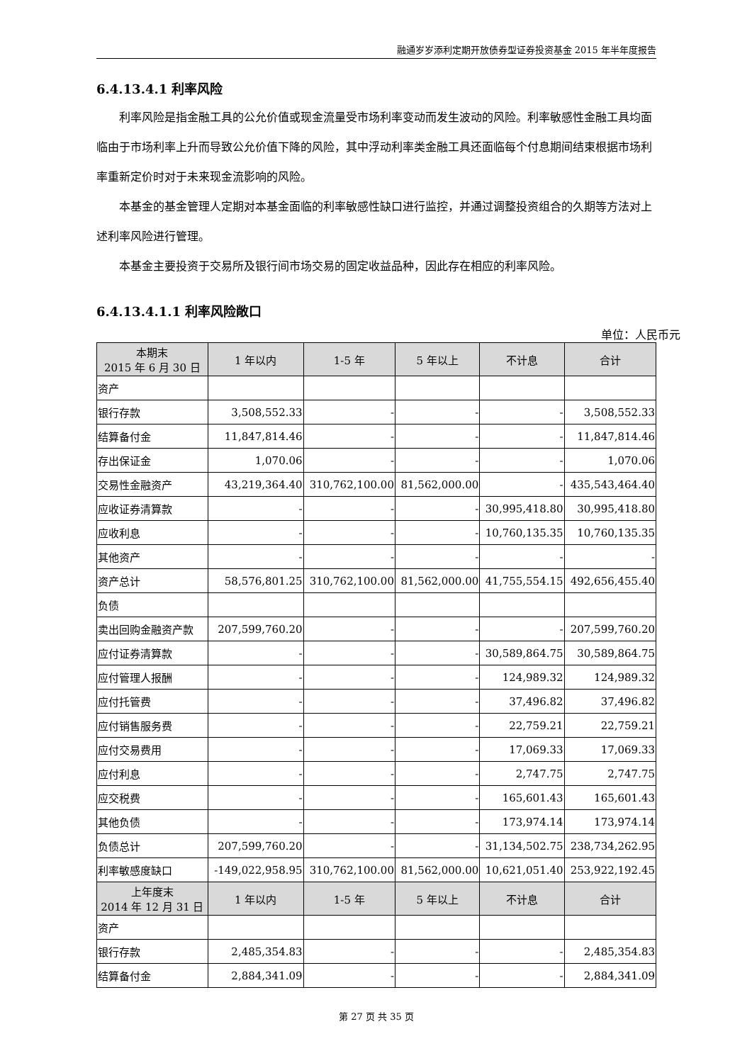融通岁岁添利定期开放债券型证券投资基金 2015 年半年度报告
6.4.13.4.1 利率风险
利率风险是指金融工具的公允价值或现金流量受市场利率变动而发生波动的风险。利率敏感性金融工具均面临由于市场利率上升而导致公允价值下降的风险，其中浮动利率类金融工具还面临每个付息期间结束根据市场利率重新定价时对于未来现金流影响的风险。
本基金的基金管理人定期对本基金面临的利率敏感性缺口进行监控，并通过调整投资组合的久期等方法对上述利率风险进行管理。
本基金主要投资于交易所及银行间市场交易的固定收益品种，因此存在相应的利率风险。
6.4.13.4.1.1 利率风险敞口
单位：人民币元
| 本期末 2015 年 6 月 30 日 | 1 年以内 | 1-5 年 | 5 年以上 | 不计息 | 合计 |
| --- | --- | --- | --- | --- | --- |
| 资产 | | | | | |
| 银行存款 | 3,508,552.33 | - | - | - | 3,508,552.33 |
| 结算备付金 | 11,847,814.46 | - | - | - | 11,847,814.46 |
| 存出保证金 | 1,070.06 | - | - | - | 1,070.06 |
| 交易性金融资产 | 43,219,364.40 | 310,762,100.00 | 81,562,000.00 | - | 435,543,464.40 |
| 应收证券清算款 | - | - | - | 30,995,418.80 | 30,995,418.80 |
| 应收利息 | - | - | - | 10,760,135.35 | 10,760,135.35 |
| 其他资产 | - | - | - | - | - |
| 资产总计 | 58,576,801.25 | 310,762,100.00 | 81,562,000.00 | 41,755,554.15 | 492,656,455.40 |
| 负债 | | | | | |
| 卖出回购金融资产款 | 207,599,760.20 | - | - | - | 207,599,760.20 |
| 应付证券清算款 | - | - | - | 30,589,864.75 | 30,589,864.75 |
| 应付管理人报酬 | - | - | - | 124,989.32 | 124,989.32 |
| 应付托管费 | - | - | - | 37,496.82 | 37,496.82 |
| 应付销售服务费 | - | - | - | 22,759.21 | 22,759.21 |
| 应付交易费用 | - | - | - | 17,069.33 | 17,069.33 |
| 应付利息 | - | - | - | 2,747.75 | 2,747.75 |
| 应交税费 | - | - | - | 165,601.43 | 165,601.43 |
| 其他负债 | - | - | - | 173,974.14 | 173,974.14 |
| 负债总计 | 207,599,760.20 | - | - | 31,134,502.75 | 238,734,262.95 |
| 利率敏感度缺口 | -149,022,958.95 | 310,762,100.00 | 81,562,000.00 | 10,621,051.40 | 253,922,192.45 |
| 上年度末 2014 年 12 月 31 日 | 1 年以内 | 1-5 年 | 5 年以上 | 不计息 | 合计 |
| 资产 | | | | | |
| 银行存款 | 2,485,354.83 | - | - | - | 2,485,354.83 |
| 结算备付金 | 2,884,341.09 | - | - | - | 2,884,341.09 |
第 27 页 共 35 页